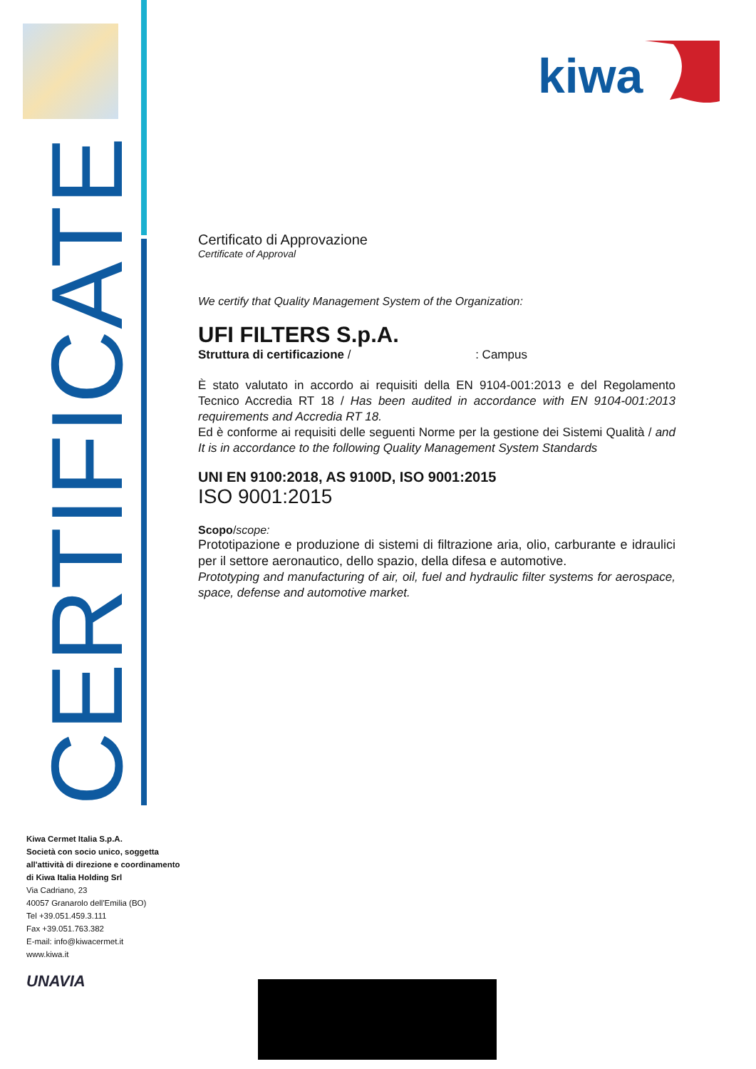CERTIFICATE
kiwa
Certificato di Approvazione
Certificate of Approval
We certify that Quality Management System of the Organization:
UFI FILTERS S.p.A.
Struttura di certificazione / : Campus
È stato valutato in accordo ai requisiti della EN 9104-001:2013 e del Regolamento Tecnico Accredia RT 18 / Has been audited in accordance with EN 9104-001:2013 requirements and Accredia RT 18.
Ed è conforme ai requisiti delle seguenti Norme per la gestione dei Sistemi Qualità / and It is in accordance to the following Quality Management System Standards
UNI EN 9100:2018, AS 9100D, ISO 9001:2015
ISO 9001:2015
Scopo/scope:
Prototipazione e produzione di sistemi di filtrazione aria, olio, carburante e idraulici per il settore aeronautico, dello spazio, della difesa e automotive.
Prototyping and manufacturing of air, oil, fuel and hydraulic filter systems for aerospace, space, defense and automotive market.
Kiwa Cermet Italia S.p.A.
Società con socio unico, soggetta
all'attività di direzione e coordinamento
di Kiwa Italia Holding Srl
Via Cadriano, 23
40057 Granarolo dell'Emilia (BO)
Tel +39.051.459.3.111
Fax +39.051.763.382
E-mail: info@kiwacermet.it
www.kiwa.it
UNAVIA